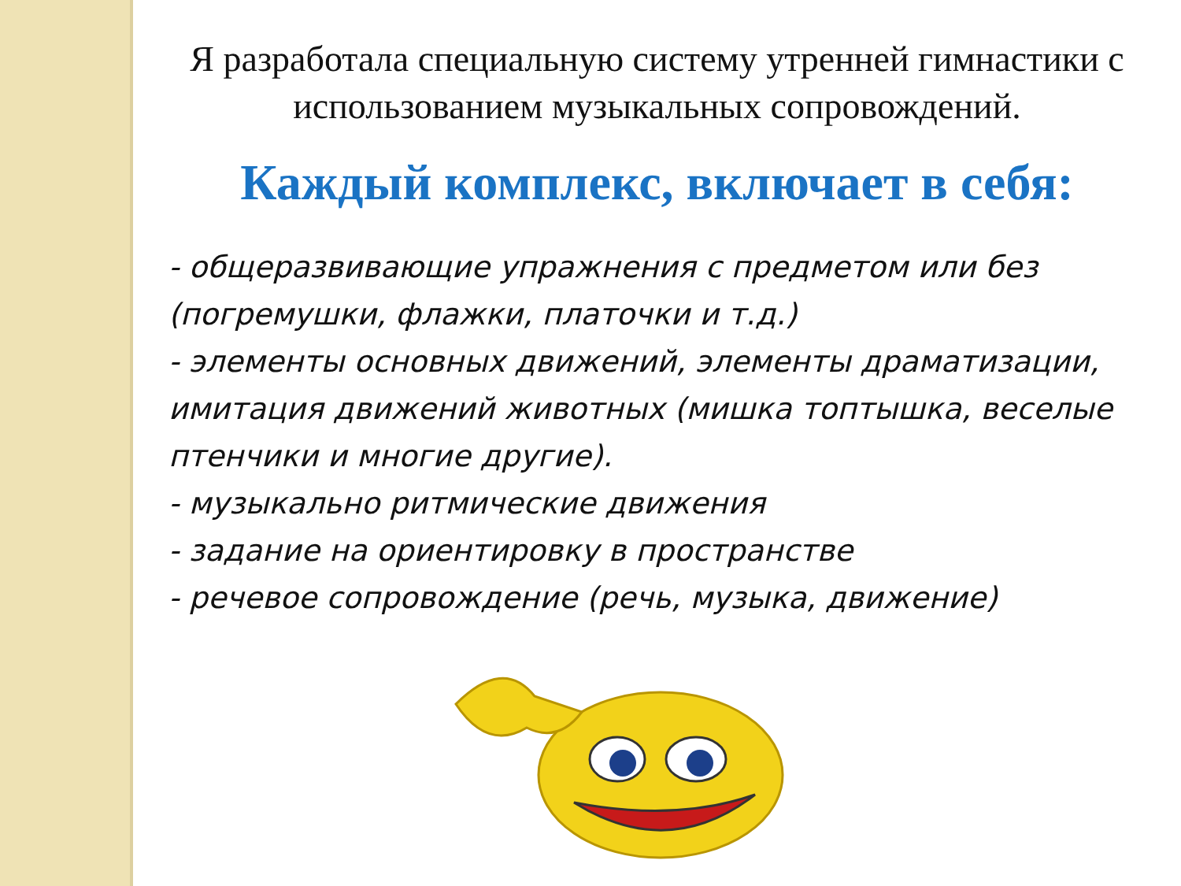Я разработала специальную систему утренней гимнастики с использованием музыкальных сопровождений.
Каждый комплекс, включает в себя:
- общеразвивающие упражнения с предметом или без (погремушки, флажки, платочки и т.д.)
- элементы основных движений, элементы драматизации, имитация движений животных (мишка топтышка, веселые птенчики и многие другие).
- музыкально ритмические движения
- задание на ориентировку в пространстве
- речевое сопровождение (речь, музыка, движение)